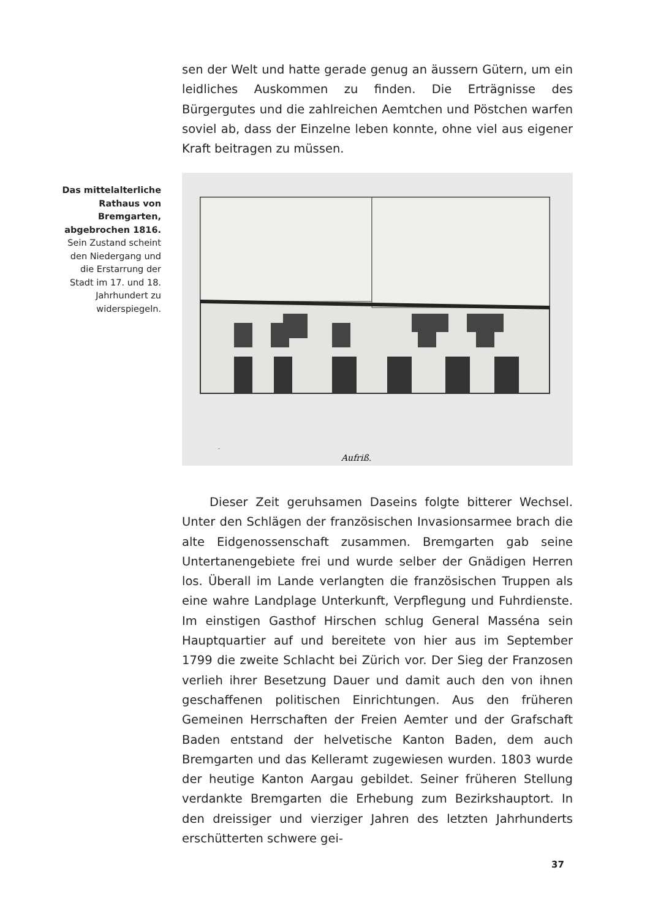sen der Welt und hatte gerade genug an äussern Gütern, um ein leidliches Auskommen zu finden. Die Erträgnisse des Bürgergutes und die zahlreichen Aemtchen und Pöstchen warfen soviel ab, dass der Einzelne leben konnte, ohne viel aus eigener Kraft beitragen zu müssen.
Das mittelalterliche Rathaus von Bremgarten, abgebrochen 1816. Sein Zustand scheint den Niedergang und die Erstarrung der Stadt im 17. und 18. Jahrhundert zu widerspiegeln.
Aufriß.
Dieser Zeit geruhsamen Daseins folgte bitterer Wechsel. Unter den Schlägen der französischen Invasionsarmee brach die alte Eidgenossenschaft zusammen. Bremgarten gab seine Untertanengebiete frei und wurde selber der Gnädigen Herren los. Überall im Lande verlangten die französischen Truppen als eine wahre Landplage Unterkunft, Verpflegung und Fuhrdienste. Im einstigen Gasthof Hirschen schlug General Masséna sein Hauptquartier auf und bereitete von hier aus im September 1799 die zweite Schlacht bei Zürich vor. Der Sieg der Franzosen verlieh ihrer Besetzung Dauer und damit auch den von ihnen geschaffenen politischen Einrichtungen. Aus den früheren Gemeinen Herrschaften der Freien Aemter und der Grafschaft Baden entstand der helvetische Kanton Baden, dem auch Bremgarten und das Kelleramt zugewiesen wurden. 1803 wurde der heutige Kanton Aargau gebildet. Seiner früheren Stellung verdankte Bremgarten die Erhebung zum Bezirkshauptort. In den dreissiger und vierziger Jahren des letzten Jahrhunderts erschütterten schwere gei-
37